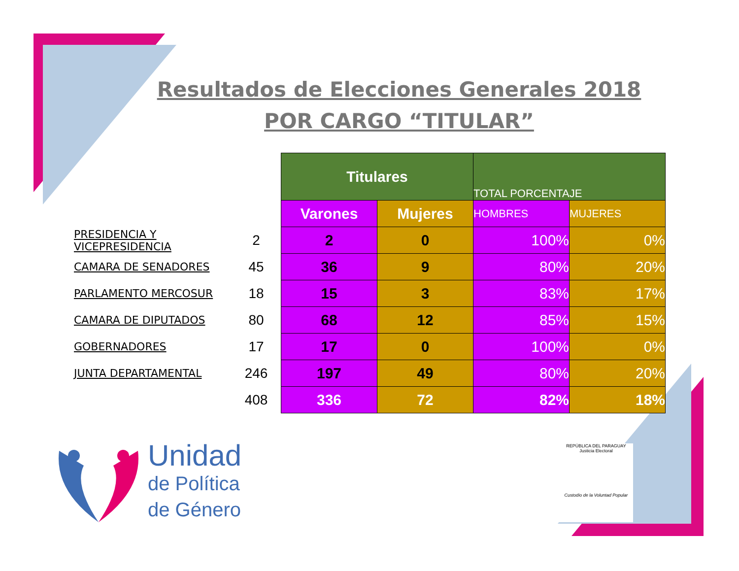Resultados de Elecciones Generales 2018
POR CARGO “TITULAR”
| | | Titulares | | TOTAL PORCENTAJE | |
| | | Varones | Mujeres | HOMBRES | MUJERES |
| PRESIDENCIA Y VICEPRESIDENCIA | 2 | 2 | 0 | 100% | 0% |
| CAMARA DE SENADORES | 45 | 36 | 9 | 80% | 20% |
| PARLAMENTO MERCOSUR | 18 | 15 | 3 | 83% | 17% |
| CAMARA DE DIPUTADOS | 80 | 68 | 12 | 85% | 15% |
| GOBERNADORES | 17 | 17 | 0 | 100% | 0% |
| JUNTA DEPARTAMENTAL | 246 | 197 | 49 | 80% | 20% |
| | 408 | 336 | 72 | 82% | 18% |
Unidad
de Política
de Género
REPÚBLICA DEL PARAGUAY
Justicia Electoral
Custodio de la Voluntad Popular